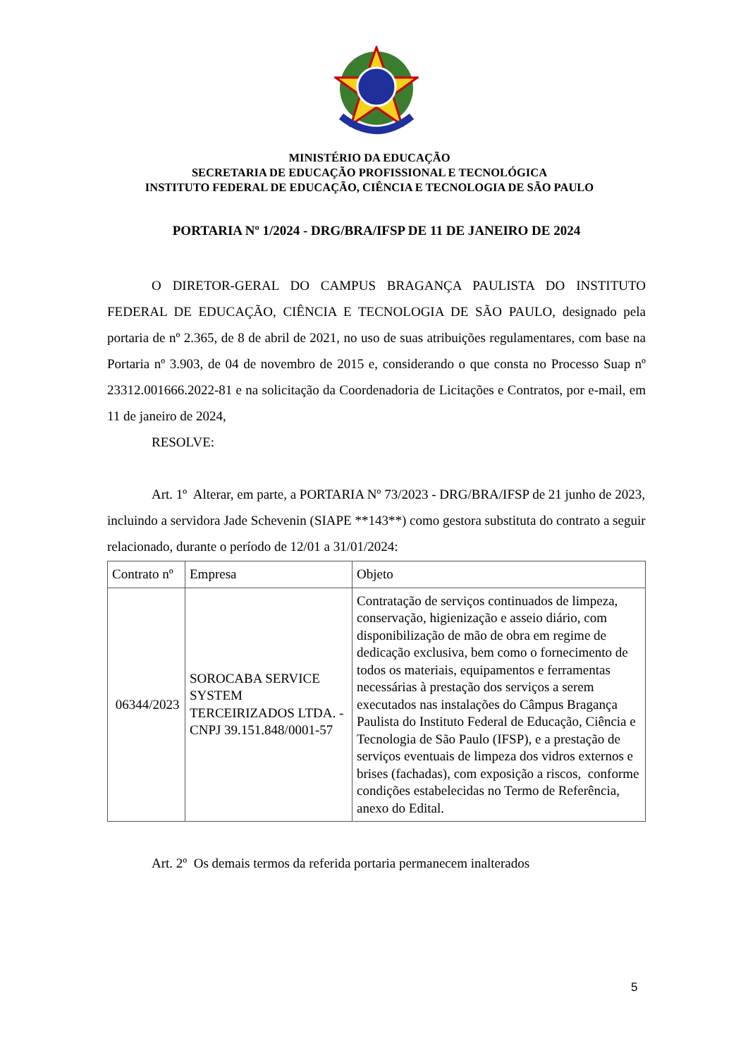MINISTÉRIO DA EDUCAÇÃO
SECRETARIA DE EDUCAÇÃO PROFISSIONAL E TECNOLÓGICA
INSTITUTO FEDERAL DE EDUCAÇÃO, CIÊNCIA E TECNOLOGIA DE SÃO PAULO
PORTARIA Nº 1/2024 - DRG/BRA/IFSP DE 11 DE JANEIRO DE 2024
O DIRETOR-GERAL DO CAMPUS BRAGANÇA PAULISTA DO INSTITUTO FEDERAL DE EDUCAÇÃO, CIÊNCIA E TECNOLOGIA DE SÃO PAULO, designado pela portaria de nº 2.365, de 8 de abril de 2021, no uso de suas atribuições regulamentares, com base na Portaria nº 3.903, de 04 de novembro de 2015 e, considerando o que consta no Processo Suap nº 23312.001666.2022-81 e na solicitação da Coordenadoria de Licitações e Contratos, por e-mail, em 11 de janeiro de 2024,
RESOLVE:
Art. 1º Alterar, em parte, a PORTARIA Nº 73/2023 - DRG/BRA/IFSP de 21 junho de 2023, incluindo a servidora Jade Schevenin (SIAPE **143**) como gestora substituta do contrato a seguir relacionado, durante o período de 12/01 a 31/01/2024:
| Contrato nº | Empresa | Objeto |
| 06344/2023 | SOROCABA SERVICE SYSTEM TERCEIRIZADOS LTDA. - CNPJ 39.151.848/0001-57 | Contratação de serviços continuados de limpeza, conservação, higienização e asseio diário, com disponibilização de mão de obra em regime de dedicação exclusiva, bem como o fornecimento de todos os materiais, equipamentos e ferramentas necessárias à prestação dos serviços a serem executados nas instalações do Câmpus Bragança Paulista do Instituto Federal de Educação, Ciência e Tecnologia de São Paulo (IFSP), e a prestação de serviços eventuais de limpeza dos vidros externos e brises (fachadas), com exposição a riscos, conforme condições estabelecidas no Termo de Referência, anexo do Edital. |
Art. 2º Os demais termos da referida portaria permanecem inalterados
5